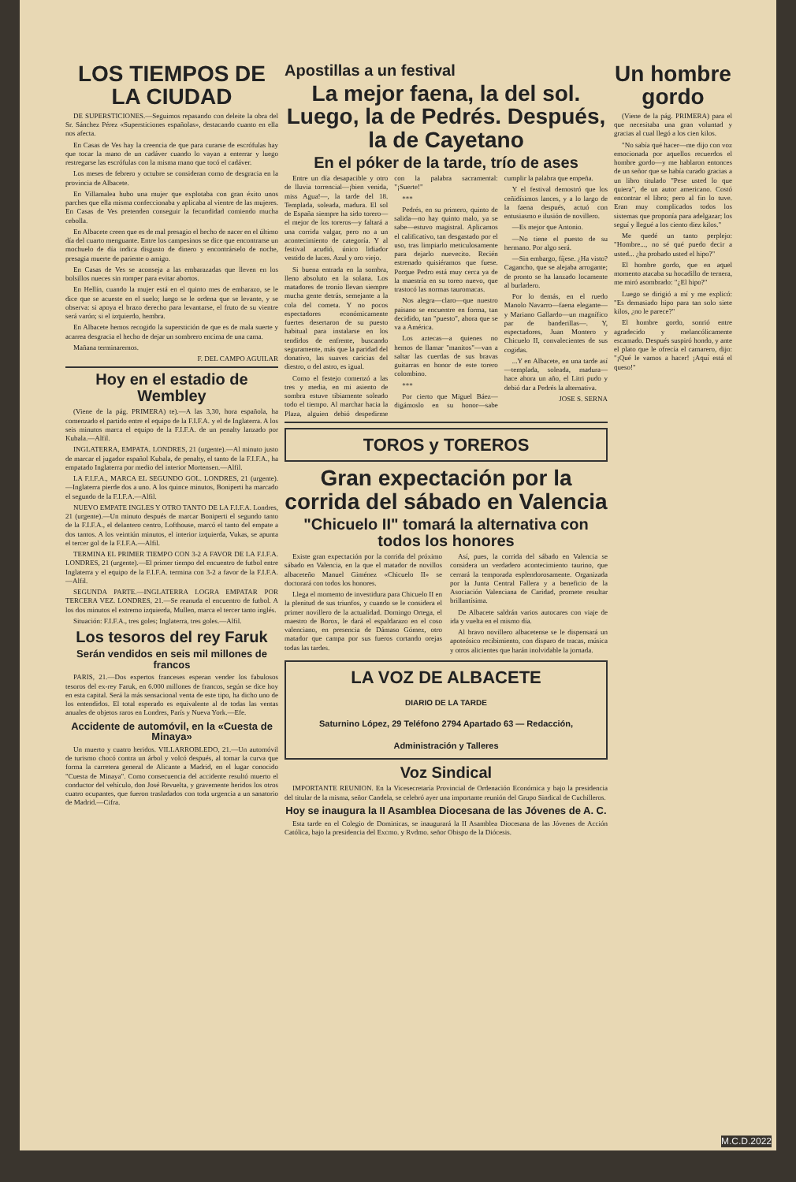LOS TIEMPOS DE LA CIUDAD
DE SUPERSTICIONES.—Seguimos repasando con deleite la obra del Sr. Sánchez Pérez «Supersticiones españolas», destacando cuanto en ella nos afecta.
En Casas de Ves hay la creencia de que para curarse de escrófulas hay que tocar la mano de un cadáver cuando lo vayan a enterrar y luego restregarse las escrófulas con la misma mano que tocó el cadáver.
Los meses de febrero y octubre se consideran como de desgracia en la provincia de Albacete.
En Villamalea hubo una mujer que explotaba con gran éxito unos parches que ella misma confeccionaba y aplicaba al vientre de las mujeres. En Casas de Ves pretenden conseguir la fecundidad comiendo mucha cebolla.
En Albacete creen que es de mal presagio el hecho de nacer en el último día del cuarto menguante. Entre los campesinos se dice que encontrarse un mochuelo de día indica disgusto de dinero y encontrárselo de noche, presagia muerte de pariente o amigo.
En Casas de Ves se aconseja a las embarazadas que lleven en los bolsillos nueces sin romper para evitar abortos.
En Hellín, cuando la mujer está en el quinto mes de embarazo, se le dice que se acueste en el suelo; luego se le ordena que se levante, y se observa: si apoya el brazo derecho para levantarse, el fruto de su vientre será varón; si el izquierdo, hembra.
En Albacete hemos recogido la superstición de que es de mala suerte y acarrea desgracia el hecho de dejar un sombrero encima de una cama.
Mañana terminaremos.
F. DEL CAMPO AGUILAR
Hoy en el estadio de Wembley
(Viene de la pág. PRIMERA) te).—A las 3,30, hora española, ha comenzado el partido entre el equipo de la F.I.F.A. y el de Inglaterra. A los seis minutos marca el equipo de la F.I.F.A. de un penalty lanzado por Kubala.—Alfil.
INGLATERRA, EMPATA. LONDRES, 21 (urgente).—Al minuto justo de marcar el jugador español Kubala, de penalty, el tanto de la F.I.F.A., ha empatado Inglaterra por medio del interior Mortensen.—Alfil.
LA F.I.F.A., MARCA EL SEGUNDO GOL. LONDRES, 21 (urgente).—Inglaterra pierde dos a uno. A los quince minutos, Boniperti ha marcado el segundo de la F.I.F.A.—Alfil.
NUEVO EMPATE INGLES Y OTRO TANTO DE LA F.I.F.A. Londres, 21 (urgente).—Un minuto después de marcar Boniperti el segundo tanto de la F.I.F.A., el delantero centro, Lofthouse, marcó el tanto del empate a dos tantos. A los veintiún minutos, el interior izquierda, Vukas, se apunta el tercer gol de la F.I.F.A.—Alfil.
TERMINA EL PRIMER TIEMPO CON 3-2 A FAVOR DE LA F.I.F.A. LONDRES, 21 (urgente).—El primer tiempo del encuentro de futbol entre Inglaterra y el equipo de la F.I.F.A. termina con 3-2 a favor de la F.I.F.A.—Alfil.
SEGUNDA PARTE.—INGLATERRA LOGRA EMPATAR POR TERCERA VEZ. LONDRES, 21.—Se reanuda el encuentro de futbol. A los dos minutos el extremo izquierda, Mullen, marca el tercer tanto inglés.
Situación: F.I.F.A., tres goles; Inglaterra, tres goles.—Alfil.
Los tesoros del rey Faruk
Serán vendidos en seis mil millones de francos
PARIS, 21.—Dos expertos franceses esperan vender los fabulosos tesoros del ex-rey Faruk, en 6.000 millones de francos, según se dice hoy en esta capital. Será la más sensacional venta de este tipo, ha dicho uno de los entendidos. El total esperado es equivalente al de todas las ventas anuales de objetos raros en Londres, París y Nueva York.—Efe.
Accidente de automóvil, en la «Cuesta de Minaya»
Un muerto y cuatro heridos. VILLARROBLEDO, 21.—Un automóvil de turismo chocó contra un árbol y volcó después, al tomar la curva que forma la carretera general de Alicante a Madrid, en el lugar conocido "Cuesta de Minaya". Como consecuencia del accidente resultó muerto el conductor del vehículo, don José Revuelta, y gravemente heridos los otros cuatro ocupantes, que fueron trasladados con toda urgencia a un sanatorio de Madrid.—Cifra.
Apostillas a un festival
La mejor faena, la del sol. Luego, la de Pedrés. Después, la de Cayetano
En el póker de la tarde, trío de ases
Entre un día desapacible y otro de lluvia torrencial—¡bien venida, miss Agua!—, la tarde del 18. Templada, soleada, madura. El sol de España siempre ha sido torero—el mejor de los toreros—y faltará a una corrida valgar, pero no a un acontecimiento de categoría. Y al festival acudió, único lidiador vestido de luces. Azul y oro viejo.
Si buena entrada en la sombra, lleno absoluto en la solana. Los matadores de tronío llevan siempre mucha gente detrás, semejante a la cola del cometa. Y no pocos espectadores económicamente fuertes desertaron de su puesto habitual para instalarse en los tendidos de enfrente, buscando seguramente, más que la paridad del donativo, las suaves caricias del diestro, o del astro, es igual.
Como el festejo comenzó a las tres y media, en mi asiento de sombra estuve tibiamente soleado todo el tiempo. Al marchar hacia la Plaza, alguien debió despedirme con la palabra sacramental: "¡Suerte!"
***
Pedrés, en su primero, quinto de salida—no hay quinto malo, ya se sabe—estuvo magistral. Aplicamos el calificativo, tan desgastado por el uso, tras limpiarlo meticulosamente para dejarlo nuevecito. Recién estrenado quisiéramos que fuese. Porque Pedro está muy cerca ya de la maestría en su toreo nuevo, que trastocó las normas tauromacas.
Nos alegra—claro—que nuestro paisano se encuentre en forma, tan decidido, tan "puesto", ahora que se va a América.
Los aztecas—a quienes no hemos de llamar "manitos"—van a saltar las cuerdas de sus bravas guitarras en honor de este torero colombino.
***
Por cierto que Miguel Báez—digámoslo en su honor—sabe cumplir la palabra que empeña.
Y el festival demostró que los ceñidísimos lances, y a lo largo de la faena después, actuó con entusiasmo e ilusión de novillero.
—Es mejor que Antonio.
—No tiene el puesto de su hermano. Por algo será.
—Sin embargo, fíjese. ¿Ha visto? Cagancho, que se alejaba arrogante; de pronto se ha lanzado locamente al burladero.
Por lo demás, en el ruedo Manolo Navarro—faena elegante—y Mariano Gallardo—un magnífico par de banderillas—. Y, espectadores, Juan Montero y Chicuelo II, convalecientes de sus cogidas.
...Y en Albacete, en una tarde así—templada, soleada, madura— hace ahora un año, el Litri pudo y debió dar a Pedrés la alternativa.
JOSE S. SERNA
TOROS y TOREROS
Gran expectación por la corrida del sábado en Valencia
"Chicuelo II" tomará la alternativa con todos los honores
Existe gran expectación por la corrida del próximo sábado en Valencia, en la que el matador de novillos albaceteño Manuel Giménez «Chicuelo II» se doctorará con todos los honores.
Llega el momento de investidura para Chicuelo II en la plenitud de sus triunfos, y cuando se le considera el primer novillero de la actualidad. Domingo Ortega, el maestro de Borox, le dará el espaldarazo en el coso valenciano, en presencia de Dámaso Gómez, otro matador que campa por sus fueros cortando orejas todas las tardes.
Así, pues, la corrida del sábado en Valencia se considera un verdadero acontecimiento taurino, que cerrará la temporada esplendorosamente. Organizada por la Junta Central Fallera y a beneficio de la Asociación Valenciana de Caridad, promete resultar brillantísima.
De Albacete saldrán varios autocares con viaje de ida y vuelta en el mismo día.
Al bravo novillero albacetense se le dispensará un apoteósico recibimiento, con disparo de tracas, música y otros alicientes que harán inolvidable la jornada.
LA VOZ DE ALBACETE
DIARIO DE LA TARDE
Saturnino López, 29 Teléfono 2794 Apartado 63 — Redacción, Administración y Talleres
Voz Sindical
IMPORTANTE REUNION. En la Vicesecretaría Provincial de Ordenación Económica y bajo la presidencia del titular de la misma, señor Candela, se celebró ayer una importante reunión del Grupo Sindical de Cuchilleros.
Hoy se inaugura la II Asamblea Diocesana de las Jóvenes de A. C.
Esta tarde en el Colegio de Dominicas, se inaugurará la II Asamblea Diocesana de las Jóvenes de Acción Católica, bajo la presidencia del Excmo. y Rvdmo. señor Obispo de la Diócesis.
Un hombre gordo
(Viene de la pág. PRIMERA) para el que necesitaba una gran voluntad y gracias al cual llegó a los cien kilos.
"No sabía qué hacer—me dijo con voz emocionada por aquellos recuerdos el hombre gordo—y me hablaron entonces de un señor que se había curado gracias a un libro titulado "Pese usted lo que quiera", de un autor americano. Costó encontrar el libro; pero al fin lo tuve. Eran muy complicados todos los sistemas que proponía para adelgazar; los seguí y llegué a los ciento diez kilos."
Me quedé un tanto perplejo: "Hombre..., no sé qué puedo decir a usted... ¿ha probado usted el hipo?"
El hombre gordo, que en aquel momento atacaba su hocadillo de ternera, me miró asombrado: "¿El hipo?"
Luego se dirigió a mí y me explicó: "Es demasiado hipo para tan solo siete kilos, ¿no le parece?"
El hombre gordo, sonrió entre agradecido y melancólicamente escamado. Después suspiró hondo, y ante el plato que le ofrecía el camarero, dijo: "¡Qué le vamos a hacer! ¡Aquí está el queso!"
M.C.D.2022